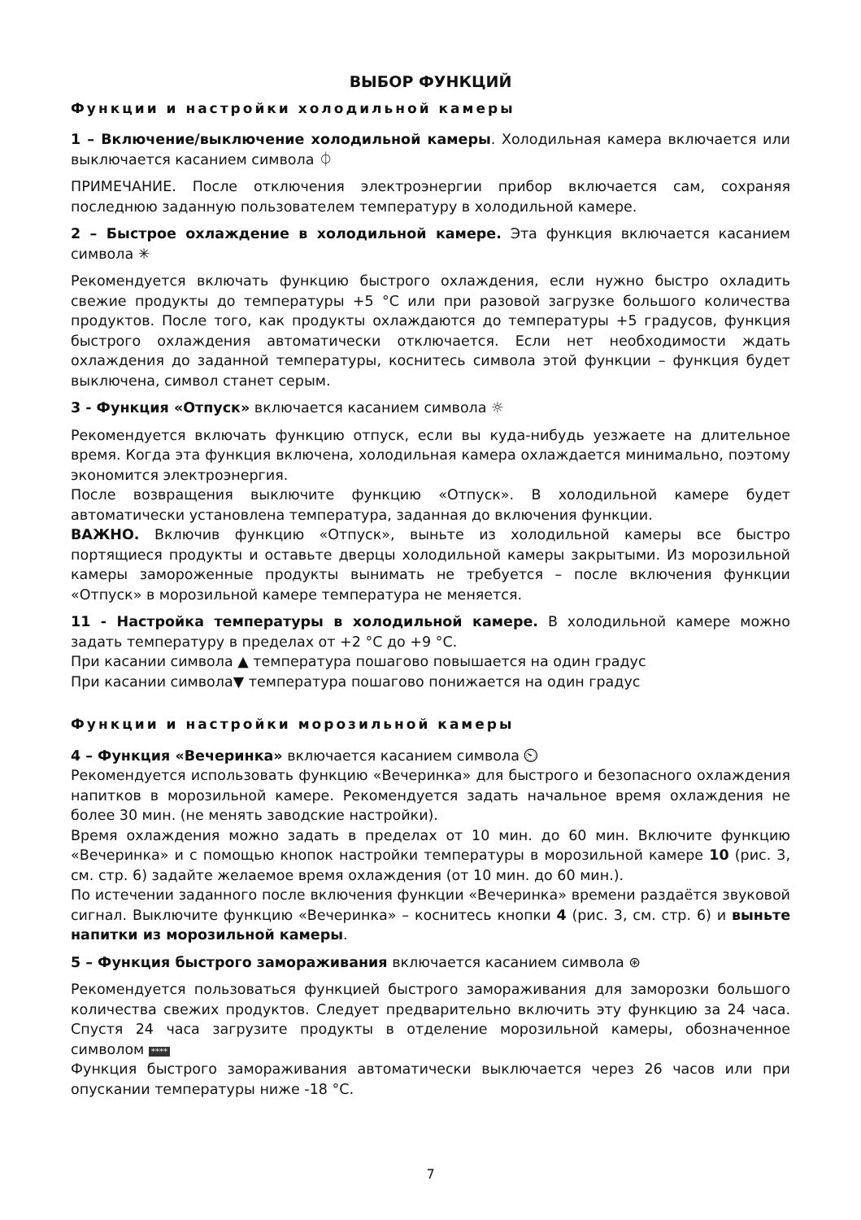ВЫБОР ФУНКЦИЙ
Функции и настройки холодильной камеры
1 – Включение/выключение холодильной камеры. Холодильная камера включается или выключается касанием символа ⏀
ПРИМЕЧАНИЕ. После отключения электроэнергии прибор включается сам, сохраняя последнюю заданную пользователем температуру в холодильной камере.
2 – Быстрое охлаждение в холодильной камере. Эта функция включается касанием символа ✳
Рекомендуется включать функцию быстрого охлаждения, если нужно быстро охладить свежие продукты до температуры +5 °C или при разовой загрузке большого количества продуктов. После того, как продукты охлаждаются до температуры +5 градусов, функция быстрого охлаждения автоматически отключается. Если нет необходимости ждать охлаждения до заданной температуры, коснитесь символа этой функции – функция будет выключена, символ станет серым.
3 - Функция «Отпуск» включается касанием символа ☼
Рекомендуется включать функцию отпуск, если вы куда-нибудь уезжаете на длительное время. Когда эта функция включена, холодильная камера охлаждается минимально, поэтому экономится электроэнергия.
После возвращения выключите функцию «Отпуск». В холодильной камере будет автоматически установлена температура, заданная до включения функции.
ВАЖНО. Включив функцию «Отпуск», выньте из холодильной камеры все быстро портящиеся продукты и оставьте дверцы холодильной камеры закрытыми. Из морозильной камеры замороженные продукты вынимать не требуется – после включения функции «Отпуск» в морозильной камере температура не меняется.
11 - Настройка температуры в холодильной камере. В холодильной камере можно задать температуру в пределах от +2 °C до +9 °C.
При касании символа ▲ температура пошагово повышается на один градус
При касании символа▼ температура пошагово понижается на один градус
Функции и настройки морозильной камеры
4 – Функция «Вечеринка» включается касанием символа ⏲
Рекомендуется использовать функцию «Вечеринка» для быстрого и безопасного охлаждения напитков в морозильной камере. Рекомендуется задать начальное время охлаждения не более 30 мин. (не менять заводские настройки).
Время охлаждения можно задать в пределах от 10 мин. до 60 мин. Включите функцию «Вечеринка» и с помощью кнопок настройки температуры в морозильной камере 10 (рис. 3, см. стр. 6) задайте желаемое время охлаждения (от 10 мин. до 60 мин.).
По истечении заданного после включения функции «Вечеринка» времени раздаётся звуковой сигнал. Выключите функцию «Вечеринка» – коснитесь кнопки 4 (рис. 3, см. стр. 6) и выньте напитки из морозильной камеры.
5 – Функция быстрого замораживания включается касанием символа ⊛
Рекомендуется пользоваться функцией быстрого замораживания для заморозки большого количества свежих продуктов. Следует предварительно включить эту функцию за 24 часа. Спустя 24 часа загрузите продукты в отделение морозильной камеры, обозначенное символом ****
Функция быстрого замораживания автоматически выключается через 26 часов или при опускании температуры ниже -18 °C.
7